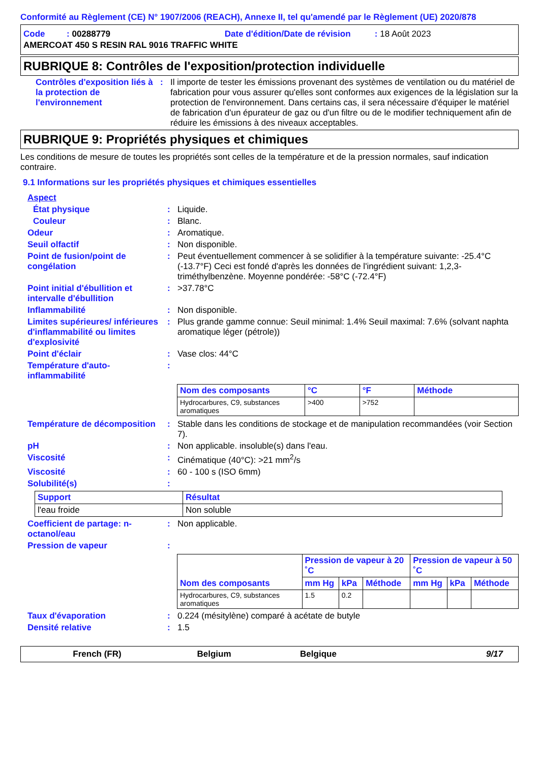Conformité au Règlement (CE) N° 1907/2006 (REACH), Annexe II, tel qu'amendé par le Règlement (UE) 2020/878
Code : 00288779 Date d'édition/Date de révision : 18 Août 2023
AMERCOAT 450 S RESIN RAL 9016 TRAFFIC WHITE
RUBRIQUE 8: Contrôles de l'exposition/protection individuelle
Contrôles d'exposition liés à la protection de l'environnement
: Il importe de tester les émissions provenant des systèmes de ventilation ou du matériel de fabrication pour vous assurer qu'elles sont conformes aux exigences de la législation sur la protection de l'environnement. Dans certains cas, il sera nécessaire d'équiper le matériel de fabrication d'un épurateur de gaz ou d'un filtre ou de le modifier techniquement afin de réduire les émissions à des niveaux acceptables.
RUBRIQUE 9: Propriétés physiques et chimiques
Les conditions de mesure de toutes les propriétés sont celles de la température et de la pression normales, sauf indication contraire.
9.1 Informations sur les propriétés physiques et chimiques essentielles
Aspect
État physique : Liquide.
Couleur : Blanc.
Odeur : Aromatique.
Seuil olfactif : Non disponible.
Point de fusion/point de congélation
: Peut éventuellement commencer à se solidifier à la température suivante: -25.4°C (-13.7°F) Ceci est fondé d'après les données de l'ingrédient suivant: 1,2,3-triméthylbenzène. Moyenne pondérée: -58°C (-72.4°F)
Point initial d'ébullition et intervalle d'ébullition
: >37.78°C
Inflammabilité : Non disponible.
Limites supérieures/ inférieures d'inflammabilité ou limites d'explosivité
: Plus grande gamme connue: Seuil minimal: 1.4% Seuil maximal: 7.6% (solvant naphta aromatique léger (pétrole))
Point d'éclair : Vase clos: 44°C
Température d'auto-inflammabilité
:
| Nom des composants | °C | °F | Méthode |
| --- | --- | --- | --- |
| Hydrocarbures, C9, substances aromatiques | >400 | >752 | |
Température de décomposition
: Stable dans les conditions de stockage et de manipulation recommandées (voir Section 7).
pH : Non applicable. insoluble(s) dans l'eau.
Viscosité : Cinématique (40°C): >21 mm<sup>2</sup>/s
Viscosité : 60 - 100 s (ISO 6mm)
Solubilité(s) :
| Support | Résultat |
| --- | --- |
| l'eau froide | Non soluble |
Coefficient de partage: n-octanol/eau
: Non applicable.
Pression de vapeur :
| Nom des composants | Pression de vapeur à 20 ˚C | | | Pression de vapeur à 50 ˚C | | |
| --- | --- | --- | --- | --- | --- | --- |
| | mm Hg | kPa | Méthode | mm Hg | kPa | Méthode |
| Hydrocarbures, C9, substances aromatiques | 1.5 | 0.2 | | | | |
Taux d'évaporation : 0.224 (mésitylène) comparé à acétate de butyle
Densité relative : 1.5
French (FR) Belgium Belgique 9/17